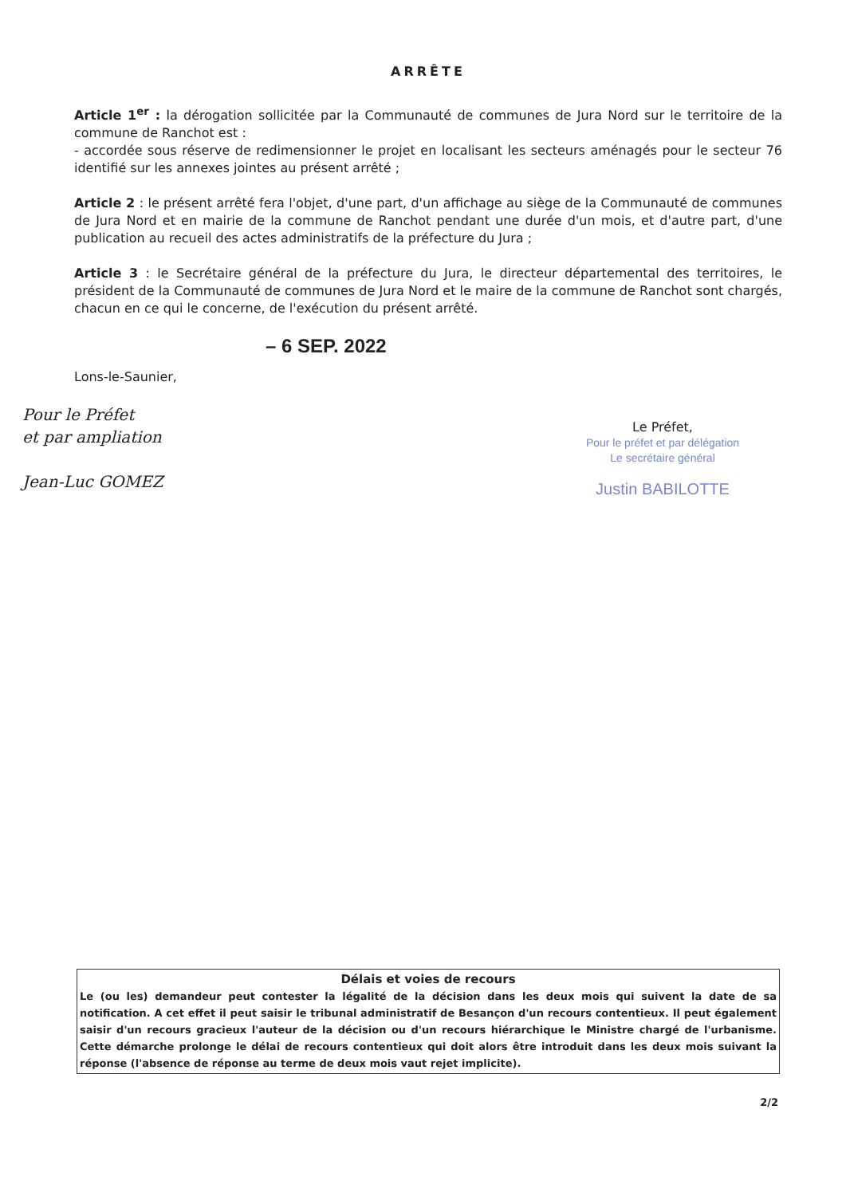ARRÊTE
Article 1<sup>er</sup> : la dérogation sollicitée par la Communauté de communes de Jura Nord sur le territoire de la commune de Ranchot est :
- accordée sous réserve de redimensionner le projet en localisant les secteurs aménagés pour le secteur 76 identifié sur les annexes jointes au présent arrêté ;
Article 2 : le présent arrêté fera l'objet, d'une part, d'un affichage au siège de la Communauté de communes de Jura Nord et en mairie de la commune de Ranchot pendant une durée d'un mois, et d'autre part, d'une publication au recueil des actes administratifs de la préfecture du Jura ;
Article 3 : le Secrétaire général de la préfecture du Jura, le directeur départemental des territoires, le président de la Communauté de communes de Jura Nord et le maire de la commune de Ranchot sont chargés, chacun en ce qui le concerne, de l'exécution du présent arrêté.
– 6 SEP. 2022
Lons-le-Saunier,
Pour le Préfet
et par ampliation
Jean-Luc GOMEZ
Le Préfet,
Pour le préfet et par délégation
Le secrétaire général
Justin BABILOTTE
Délais et voies de recours
Le (ou les) demandeur peut contester la légalité de la décision dans les deux mois qui suivent la date de sa notification. A cet effet il peut saisir le tribunal administratif de Besançon d'un recours contentieux. Il peut également saisir d'un recours gracieux l'auteur de la décision ou d'un recours hiérarchique le Ministre chargé de l'urbanisme. Cette démarche prolonge le délai de recours contentieux qui doit alors être introduit dans les deux mois suivant la réponse (l'absence de réponse au terme de deux mois vaut rejet implicite).
2/2